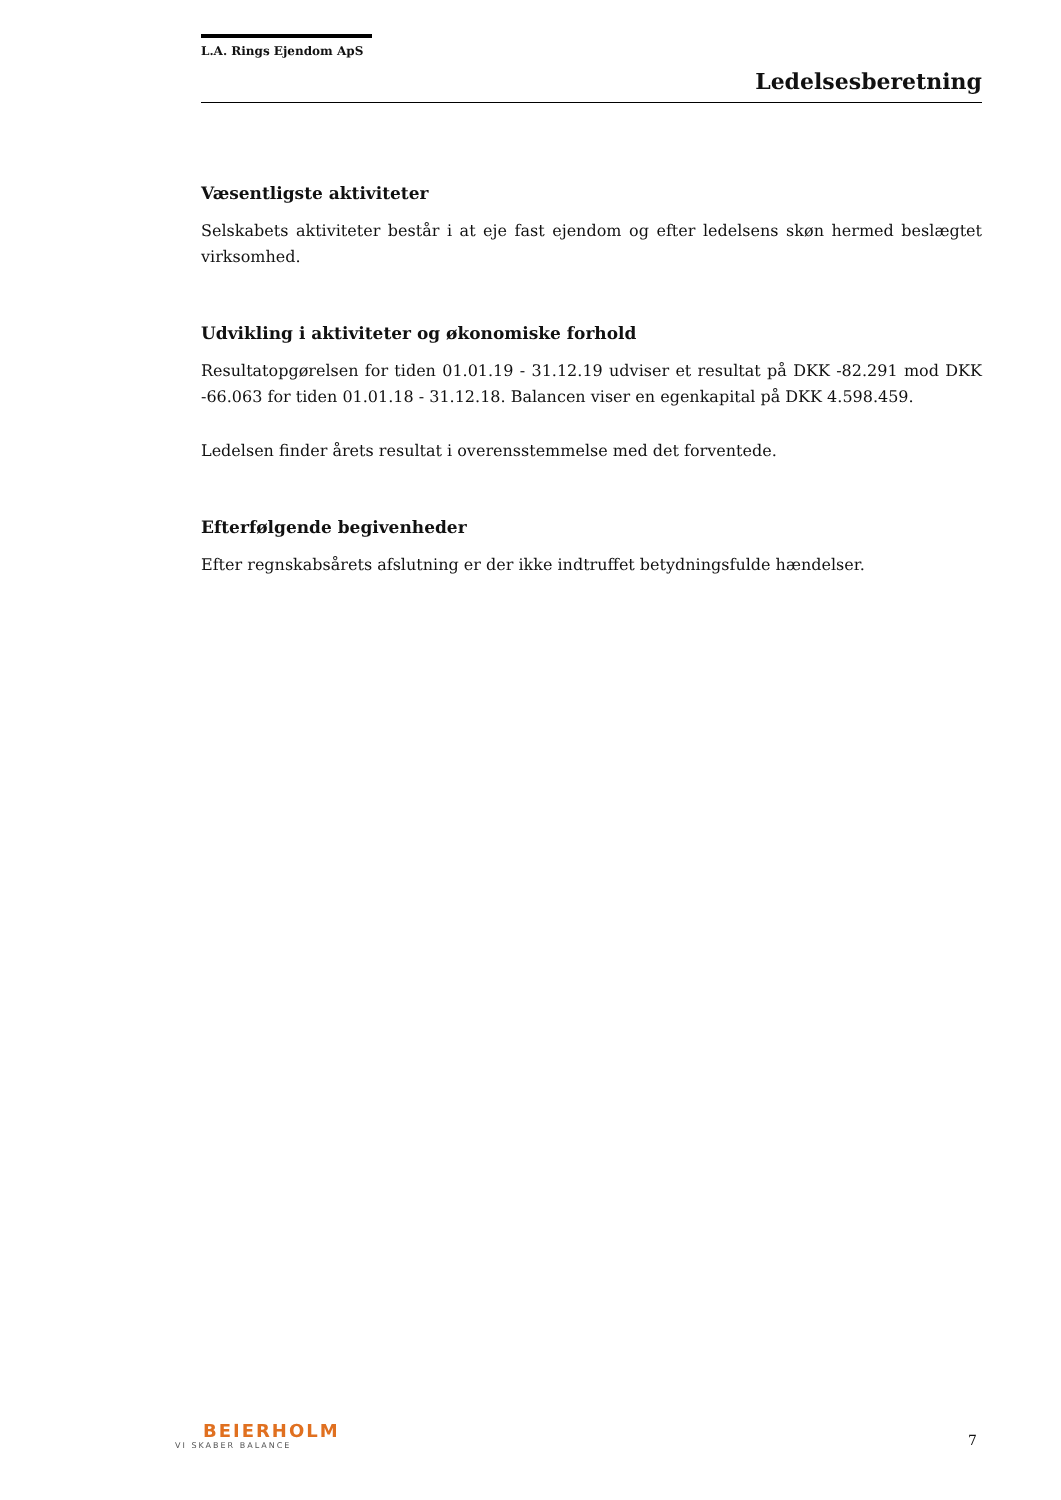L.A. Rings Ejendom ApS
Ledelsesberetning
Væsentligste aktiviteter
Selskabets aktiviteter består i at eje fast ejendom og efter ledelsens skøn hermed beslægtet virksomhed.
Udvikling i aktiviteter og økonomiske forhold
Resultatopgørelsen for tiden 01.01.19 - 31.12.19 udviser et resultat på DKK -82.291 mod DKK -66.063 for tiden 01.01.18 - 31.12.18. Balancen viser en egenkapital på DKK 4.598.459.
Ledelsen finder årets resultat i overensstemmelse med det forventede.
Efterfølgende begivenheder
Efter regnskabsårets afslutning er der ikke indtruffet betydningsfulde hændelser.
BEIERHOLM
VI SKABER BALANCE
7